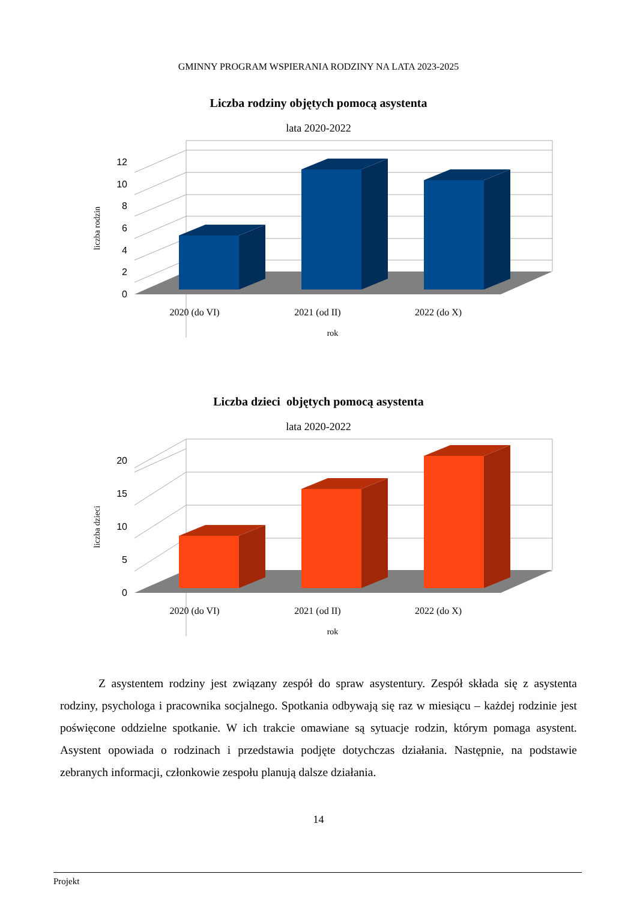GMINNY PROGRAM WSPIERANIA RODZINY NA LATA 2023-2025
Liczba rodziny objętych pomocą asystenta
lata 2020-2022
0
2
4
6
8
10
12
2020 (do VI)
2021 (od II)
2022 (do X)
rok
liczba rodzin
Liczba dzieci objętych pomocą asystenta
lata 2020-2022
0
5
10
15
20
2020 (do VI)
2021 (od II)
2022 (do X)
rok
liczba dzieci
Z asystentem rodziny jest związany zespół do spraw asystentury. Zespół składa się z asystenta rodziny, psychologa i pracownika socjalnego. Spotkania odbywają się raz w miesiącu – każdej rodzinie jest poświęcone oddzielne spotkanie. W ich trakcie omawiane są sytuacje rodzin, którym pomaga asystent. Asystent opowiada o rodzinach i przedstawia podjęte dotychczas działania. Następnie, na podstawie zebranych informacji, członkowie zespołu planują dalsze działania.
14
Projekt